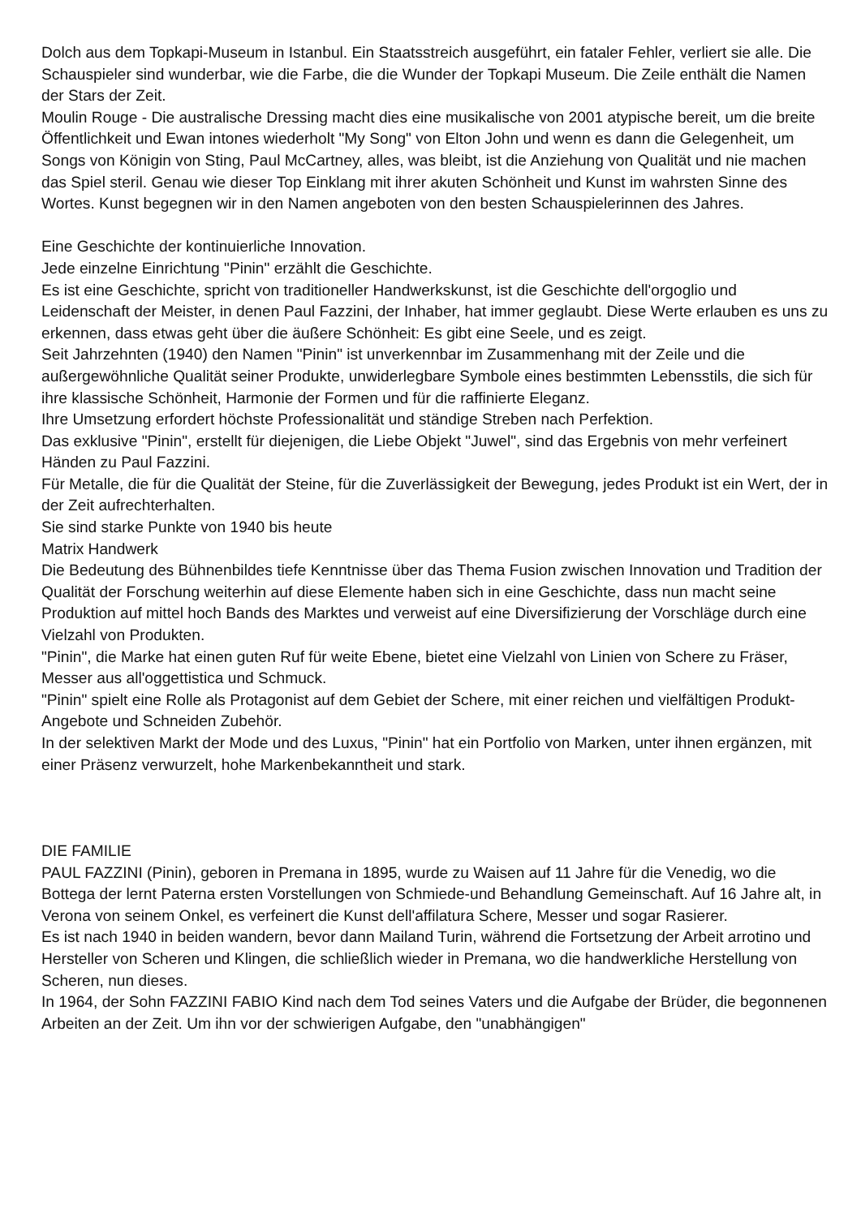Dolch aus dem Topkapi-Museum in Istanbul. Ein Staatsstreich ausgeführt, ein fataler Fehler, verliert sie alle. Die Schauspieler sind wunderbar, wie die Farbe, die die Wunder der Topkapi Museum. Die Zeile enthält die Namen der Stars der Zeit.
Moulin Rouge - Die australische Dressing macht dies eine musikalische von 2001 atypische bereit, um die breite Öffentlichkeit und Ewan intones wiederholt "My Song" von Elton John und wenn es dann die Gelegenheit, um Songs von Königin von Sting, Paul McCartney, alles, was bleibt, ist die Anziehung von Qualität und nie machen das Spiel steril. Genau wie dieser Top Einklang mit ihrer akuten Schönheit und Kunst im wahrsten Sinne des Wortes. Kunst begegnen wir in den Namen angeboten von den besten Schauspielerinnen des Jahres.
Eine Geschichte der kontinuierliche Innovation.
Jede einzelne Einrichtung "Pinin" erzählt die Geschichte.
Es ist eine Geschichte, spricht von traditioneller Handwerkskunst, ist die Geschichte dell'orgoglio und Leidenschaft der Meister, in denen Paul Fazzini, der Inhaber, hat immer geglaubt. Diese Werte erlauben es uns zu erkennen, dass etwas geht über die äußere Schönheit: Es gibt eine Seele, und es zeigt.
Seit Jahrzehnten (1940) den Namen "Pinin" ist unverkennbar im Zusammenhang mit der Zeile und die außergewöhnliche Qualität seiner Produkte, unwiderlegbare Symbole eines bestimmten Lebensstils, die sich für ihre klassische Schönheit, Harmonie der Formen und für die raffinierte Eleganz.
Ihre Umsetzung erfordert höchste Professionalität und ständige Streben nach Perfektion.
Das exklusive "Pinin", erstellt für diejenigen, die Liebe Objekt "Juwel", sind das Ergebnis von mehr verfeinert Händen zu Paul Fazzini.
Für Metalle, die für die Qualität der Steine, für die Zuverlässigkeit der Bewegung, jedes Produkt ist ein Wert, der in der Zeit aufrechterhalten.
Sie sind starke Punkte von 1940 bis heute
Matrix Handwerk
Die Bedeutung des Bühnenbildes tiefe Kenntnisse über das Thema Fusion zwischen Innovation und Tradition der Qualität der Forschung weiterhin auf diese Elemente haben sich in eine Geschichte, dass nun macht seine Produktion auf mittel hoch Bands des Marktes und verweist auf eine Diversifizierung der Vorschläge durch eine Vielzahl von Produkten.
"Pinin", die Marke hat einen guten Ruf für weite Ebene, bietet eine Vielzahl von Linien von Schere zu Fräser, Messer aus all'oggettistica und Schmuck.
"Pinin" spielt eine Rolle als Protagonist auf dem Gebiet der Schere, mit einer reichen und vielfältigen Produkt-Angebote und Schneiden Zubehör.
In der selektiven Markt der Mode und des Luxus, "Pinin" hat ein Portfolio von Marken, unter ihnen ergänzen, mit einer Präsenz verwurzelt, hohe Markenbekanntheit und stark.
DIE FAMILIE
PAUL FAZZINI (Pinin), geboren in Premana in 1895, wurde zu Waisen auf 11 Jahre für die Venedig, wo die Bottega der lernt Paterna ersten Vorstellungen von Schmiede-und Behandlung Gemeinschaft. Auf 16 Jahre alt, in Verona von seinem Onkel, es verfeinert die Kunst dell'affilatura Schere, Messer und sogar Rasierer.
Es ist nach 1940 in beiden wandern, bevor dann Mailand Turin, während die Fortsetzung der Arbeit arrotino und Hersteller von Scheren und Klingen, die schließlich wieder in Premana, wo die handwerkliche Herstellung von Scheren, nun dieses.
In 1964, der Sohn FAZZINI FABIO Kind nach dem Tod seines Vaters und die Aufgabe der Brüder, die begonnenen Arbeiten an der Zeit. Um ihn vor der schwierigen Aufgabe, den "unabhängigen"